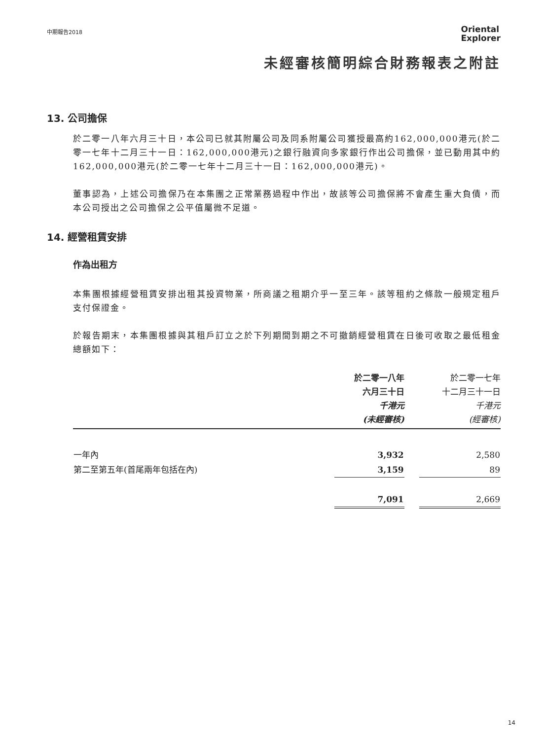中期報告2018
Oriental
Explorer
未經審核簡明綜合財務報表之附註
13. 公司擔保
於二零一八年六月三十日，本公司已就其附屬公司及同系附屬公司獲授最高約162,000,000港元(於二零一七年十二月三十一日：162,000,000港元)之銀行融資向多家銀行作出公司擔保，並已動用其中約162,000,000港元(於二零一七年十二月三十一日：162,000,000港元)。
董事認為，上述公司擔保乃在本集團之正常業務過程中作出，故該等公司擔保將不會產生重大負債，而本公司授出之公司擔保之公平值屬微不足道。
14. 經營租賃安排
作為出租方
本集團根據經營租賃安排出租其投資物業，所商議之租期介乎一至三年。該等租約之條款一般規定租戶支付保證金。
於報告期末，本集團根據與其租戶訂立之於下列期間到期之不可撤銷經營租賃在日後可收取之最低租金總額如下：
| | 於二零一八年 六月三十日 千港元 (未經審核) | | 於二零一七年 十二月三十一日 千港元 (經審核) |
| --- | --- | --- | --- |
| 一年內 | 3,932 | | 2,580 |
| 第二至第五年(首尾兩年包括在內) | 3,159 | | 89 |
| | 7,091 | | 2,669 |
14